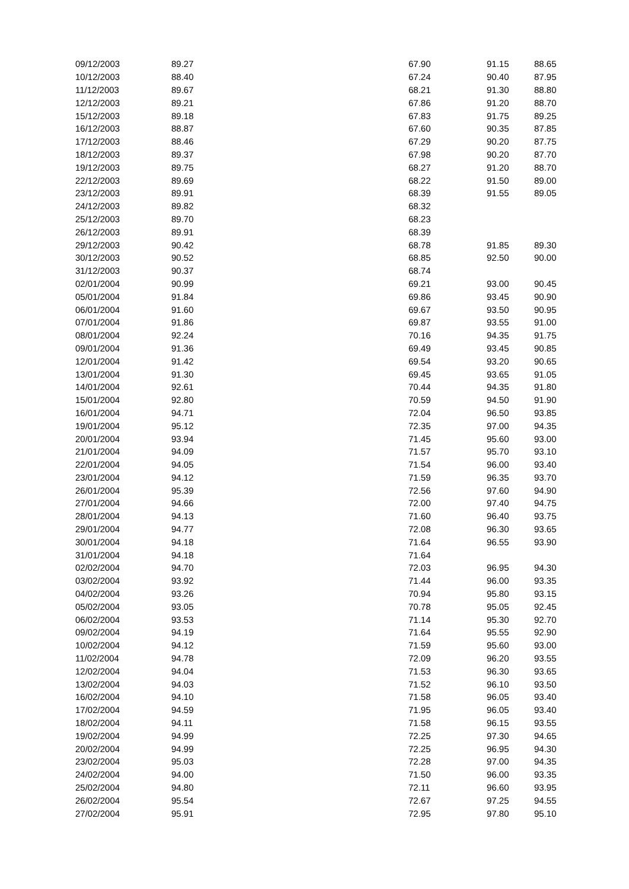| 09/12/2003 | 89.27 | 67.90 | 91.15 | 88.65 |
| 10/12/2003 | 88.40 | 67.24 | 90.40 | 87.95 |
| 11/12/2003 | 89.67 | 68.21 | 91.30 | 88.80 |
| 12/12/2003 | 89.21 | 67.86 | 91.20 | 88.70 |
| 15/12/2003 | 89.18 | 67.83 | 91.75 | 89.25 |
| 16/12/2003 | 88.87 | 67.60 | 90.35 | 87.85 |
| 17/12/2003 | 88.46 | 67.29 | 90.20 | 87.75 |
| 18/12/2003 | 89.37 | 67.98 | 90.20 | 87.70 |
| 19/12/2003 | 89.75 | 68.27 | 91.20 | 88.70 |
| 22/12/2003 | 89.69 | 68.22 | 91.50 | 89.00 |
| 23/12/2003 | 89.91 | 68.39 | 91.55 | 89.05 |
| 24/12/2003 | 89.82 | 68.32 | | |
| 25/12/2003 | 89.70 | 68.23 | | |
| 26/12/2003 | 89.91 | 68.39 | | |
| 29/12/2003 | 90.42 | 68.78 | 91.85 | 89.30 |
| 30/12/2003 | 90.52 | 68.85 | 92.50 | 90.00 |
| 31/12/2003 | 90.37 | 68.74 | | |
| 02/01/2004 | 90.99 | 69.21 | 93.00 | 90.45 |
| 05/01/2004 | 91.84 | 69.86 | 93.45 | 90.90 |
| 06/01/2004 | 91.60 | 69.67 | 93.50 | 90.95 |
| 07/01/2004 | 91.86 | 69.87 | 93.55 | 91.00 |
| 08/01/2004 | 92.24 | 70.16 | 94.35 | 91.75 |
| 09/01/2004 | 91.36 | 69.49 | 93.45 | 90.85 |
| 12/01/2004 | 91.42 | 69.54 | 93.20 | 90.65 |
| 13/01/2004 | 91.30 | 69.45 | 93.65 | 91.05 |
| 14/01/2004 | 92.61 | 70.44 | 94.35 | 91.80 |
| 15/01/2004 | 92.80 | 70.59 | 94.50 | 91.90 |
| 16/01/2004 | 94.71 | 72.04 | 96.50 | 93.85 |
| 19/01/2004 | 95.12 | 72.35 | 97.00 | 94.35 |
| 20/01/2004 | 93.94 | 71.45 | 95.60 | 93.00 |
| 21/01/2004 | 94.09 | 71.57 | 95.70 | 93.10 |
| 22/01/2004 | 94.05 | 71.54 | 96.00 | 93.40 |
| 23/01/2004 | 94.12 | 71.59 | 96.35 | 93.70 |
| 26/01/2004 | 95.39 | 72.56 | 97.60 | 94.90 |
| 27/01/2004 | 94.66 | 72.00 | 97.40 | 94.75 |
| 28/01/2004 | 94.13 | 71.60 | 96.40 | 93.75 |
| 29/01/2004 | 94.77 | 72.08 | 96.30 | 93.65 |
| 30/01/2004 | 94.18 | 71.64 | 96.55 | 93.90 |
| 31/01/2004 | 94.18 | 71.64 | | |
| 02/02/2004 | 94.70 | 72.03 | 96.95 | 94.30 |
| 03/02/2004 | 93.92 | 71.44 | 96.00 | 93.35 |
| 04/02/2004 | 93.26 | 70.94 | 95.80 | 93.15 |
| 05/02/2004 | 93.05 | 70.78 | 95.05 | 92.45 |
| 06/02/2004 | 93.53 | 71.14 | 95.30 | 92.70 |
| 09/02/2004 | 94.19 | 71.64 | 95.55 | 92.90 |
| 10/02/2004 | 94.12 | 71.59 | 95.60 | 93.00 |
| 11/02/2004 | 94.78 | 72.09 | 96.20 | 93.55 |
| 12/02/2004 | 94.04 | 71.53 | 96.30 | 93.65 |
| 13/02/2004 | 94.03 | 71.52 | 96.10 | 93.50 |
| 16/02/2004 | 94.10 | 71.58 | 96.05 | 93.40 |
| 17/02/2004 | 94.59 | 71.95 | 96.05 | 93.40 |
| 18/02/2004 | 94.11 | 71.58 | 96.15 | 93.55 |
| 19/02/2004 | 94.99 | 72.25 | 97.30 | 94.65 |
| 20/02/2004 | 94.99 | 72.25 | 96.95 | 94.30 |
| 23/02/2004 | 95.03 | 72.28 | 97.00 | 94.35 |
| 24/02/2004 | 94.00 | 71.50 | 96.00 | 93.35 |
| 25/02/2004 | 94.80 | 72.11 | 96.60 | 93.95 |
| 26/02/2004 | 95.54 | 72.67 | 97.25 | 94.55 |
| 27/02/2004 | 95.91 | 72.95 | 97.80 | 95.10 |